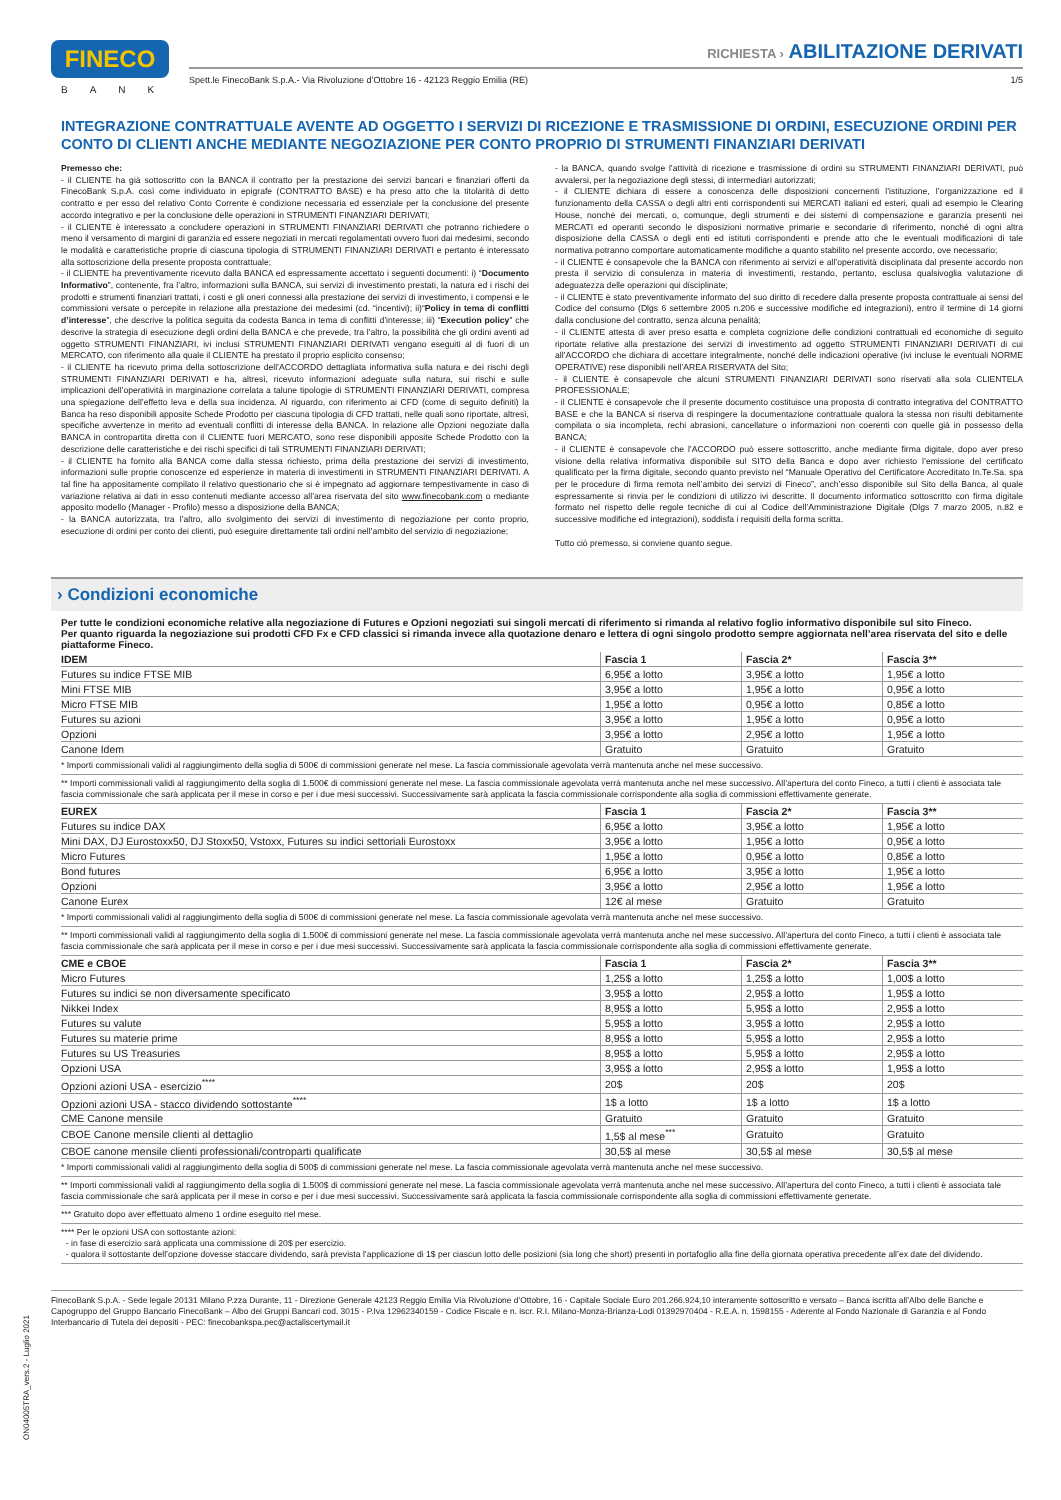FINECO
BANK
RICHIESTA › ABILITAZIONE DERIVATI
Spett.le FinecoBank S.p.A.- Via Rivoluzione d’Ottobre 16 - 42123 Reggio Emilia (RE) 1/5
INTEGRAZIONE CONTRATTUALE AVENTE AD OGGETTO I SERVIZI DI RICEZIONE E TRASMISSIONE DI ORDINI, ESECUZIONE ORDINI PER CONTO DI CLIENTI ANCHE MEDIANTE NEGOZIAZIONE PER CONTO PROPRIO DI STRUMENTI FINANZIARI DERIVATI
Premesso che:
- il CLIENTE ha già sottoscritto con la BANCA il contratto per la prestazione dei servizi bancari e finanziari offerti da FinecoBank S.p.A. così come individuato in epigrafe (CONTRATTO BASE) e ha preso atto che la titolarità di detto contratto e per esso del relativo Conto Corrente è condizione necessaria ed essenziale per la conclusione del presente accordo integrativo e per la conclusione delle operazioni in STRUMENTI FINANZIARI DERIVATI;
- il CLIENTE è interessato a concludere operazioni in STRUMENTI FINANZIARI DERIVATI che potranno richiedere o meno il versamento di margini di garanzia ed essere negoziati in mercati regolamentati ovvero fuori dai medesimi, secondo le modalità e caratteristiche proprie di ciascuna tipologia di STRUMENTI FINANZIARI DERIVATI e pertanto è interessato alla sottoscrizione della presente proposta contrattuale;
- il CLIENTE ha preventivamente ricevuto dalla BANCA ed espressamente accettato i seguenti documenti: i) “Documento Informativo”, contenente, fra l’altro, informazioni sulla BANCA, sui servizi di investimento prestati, la natura ed i rischi dei prodotti e strumenti finanziari trattati, i costi e gli oneri connessi alla prestazione dei servizi di investimento, i compensi e le commissioni versate o percepite in relazione alla prestazione dei medesimi (cd. “incentivi); ii)“Policy in tema di conflitti d’interesse”, che descrive la politica seguita da codesta Banca in tema di conflitti d’interesse; iii) “Execution policy” che descrive la strategia di esecuzione degli ordini della BANCA e che prevede, tra l’altro, la possibilità che gli ordini aventi ad oggetto STRUMENTI FINANZIARI, ivi inclusi STRUMENTI FINANZIARI DERIVATI vengano eseguiti al di fuori di un MERCATO, con riferimento alla quale il CLIENTE ha prestato il proprio esplicito consenso;
- il CLIENTE ha ricevuto prima della sottoscrizione dell’ACCORDO dettagliata informativa sulla natura e dei rischi degli STRUMENTI FINANZIARI DERIVATI e ha, altresì, ricevuto informazioni adeguate sulla natura, sui rischi e sulle implicazioni dell’operatività in marginazione correlata a talune tipologie di STRUMENTI FINANZIARI DERIVATI, compresa una spiegazione dell’effetto leva e della sua incidenza. Al riguardo, con riferimento ai CFD (come di seguito definiti) la Banca ha reso disponibili apposite Schede Prodotto per ciascuna tipologia di CFD trattati, nelle quali sono riportate, altresì, specifiche avvertenze in merito ad eventuali conflitti di interesse della BANCA. In relazione alle Opzioni negoziate dalla BANCA in contropartita diretta con il CLIENTE fuori MERCATO, sono rese disponibili apposite Schede Prodotto con la descrizione delle caratteristiche e dei rischi specifici di tali STRUMENTI FINANZIARI DERIVATI;
- il CLIENTE ha fornito alla BANCA come dalla stessa richiesto, prima della prestazione dei servizi di investimento, informazioni sulle proprie conoscenze ed esperienze in materia di investimenti in STRUMENTI FINANZIARI DERIVATI. A tal fine ha appositamente compilato il relativo questionario che si è impegnato ad aggiornare tempestivamente in caso di variazione relativa ai dati in esso contenuti mediante accesso all’area riservata del sito www.finecobank.com o mediante apposito modello (Manager - Profilo) messo a disposizione della BANCA;
- la BANCA autorizzata, tra l’altro, allo svolgimento dei servizi di investimento di negoziazione per conto proprio, esecuzione di ordini per conto dei clienti, può eseguire direttamente tali ordini nell’ambito del servizio di negoziazione;
- la BANCA, quando svolge l’attività di ricezione e trasmissione di ordini su STRUMENTI FINANZIARI DERIVATI, può avvalersi, per la negoziazione degli stessi, di intermediari autorizzati;
- il CLIENTE dichiara di essere a conoscenza delle disposizioni concernenti l’istituzione, l’organizzazione ed il funzionamento della CASSA o degli altri enti corrispondenti sui MERCATI italiani ed esteri, quali ad esempio le Clearing House, nonché dei mercati, o, comunque, degli strumenti e dei sistemi di compensazione e garanzia presenti nei MERCATI ed operanti secondo le disposizioni normative primarie e secondarie di riferimento, nonché di ogni altra disposizione della CASSA o degli enti ed istituti corrispondenti e prende atto che le eventuali modificazioni di tale normativa potranno comportare automaticamente modifiche a quanto stabilito nel presente accordo, ove necessario;
- il CLIENTE è consapevole che la BANCA con riferimento ai servizi e all’operatività disciplinata dal presente accordo non presta il servizio di consulenza in materia di investimenti, restando, pertanto, esclusa qualsivoglia valutazione di adeguatezza delle operazioni qui disciplinate;
- il CLIENTE è stato preventivamente informato del suo diritto di recedere dalla presente proposta contrattuale ai sensi del Codice del consumo (Dlgs 6 settembre 2005 n.206 e successive modifiche ed integrazioni), entro il termine di 14 giorni dalla conclusione del contratto, senza alcuna penalità;
- il CLIENTE attesta di aver preso esatta e completa cognizione delle condizioni contrattuali ed economiche di seguito riportate relative alla prestazione dei servizi di investimento ad oggetto STRUMENTI FINANZIARI DERIVATI di cui all’ACCORDO che dichiara di accettare integralmente, nonché delle indicazioni operative (ivi incluse le eventuali NORME OPERATIVE) rese disponibili nell’AREA RISERVATA del Sito;
- il CLIENTE è consapevole che alcuni STRUMENTI FINANZIARI DERIVATI sono riservati alla sola CLIENTELA PROFESSIONALE;
- il CLIENTE è consapevole che il presente documento costituisce una proposta di contratto integrativa del CONTRATTO BASE e che la BANCA si riserva di respingere la documentazione contrattuale qualora la stessa non risulti debitamente compilata o sia incompleta, rechi abrasioni, cancellature o informazioni non coerenti con quelle già in possesso della BANCA;
- il CLIENTE è consapevole che l’ACCORDO può essere sottoscritto, anche mediante firma digitale, dopo aver preso visione della relativa informativa disponibile sul SITO della Banca e dopo aver richiesto l’emissione del certificato qualificato per la firma digitale, secondo quanto previsto nel “Manuale Operativo del Certificatore Accreditato In.Te.Sa. spa per le procedure di firma remota nell’ambito dei servizi di Fineco”, anch’esso disponibile sul Sito della Banca, al quale espressamente si rinvia per le condizioni di utilizzo ivi descritte. Il documento informatico sottoscritto con firma digitale formato nel rispetto delle regole tecniche di cui al Codice dell’Amministrazione Digitale (Dlgs 7 marzo 2005, n.82 e successive modifiche ed integrazioni), soddisfa i requisiti della forma scritta.
Tutto ciò premesso, si conviene quanto segue.
› Condizioni economiche
Per tutte le condizioni economiche relative alla negoziazione di Futures e Opzioni negoziati sui singoli mercati di riferimento si rimanda al relativo foglio informativo disponibile sul sito Fineco.
Per quanto riguarda la negoziazione sui prodotti CFD Fx e CFD classici si rimanda invece alla quotazione denaro e lettera di ogni singolo prodotto sempre aggiornata nell’area riservata del sito e delle piattaforme Fineco.
| IDEM | Fascia 1 | Fascia 2* | Fascia 3** |
| --- | --- | --- | --- |
| Futures su indice FTSE MIB | 6,95€ a lotto | 3,95€ a lotto | 1,95€ a lotto |
| Mini FTSE MIB | 3,95€ a lotto | 1,95€ a lotto | 0,95€ a lotto |
| Micro FTSE MIB | 1,95€ a lotto | 0,95€ a lotto | 0,85€ a lotto |
| Futures su azioni | 3,95€ a lotto | 1,95€ a lotto | 0,95€ a lotto |
| Opzioni | 3,95€ a lotto | 2,95€ a lotto | 1,95€ a lotto |
| Canone Idem | Gratuito | Gratuito | Gratuito |
* Importi commissionali validi al raggiungimento della soglia di 500€ di commissioni generate nel mese. La fascia commissionale agevolata verrà mantenuta anche nel mese successivo.
** Importi commissionali validi al raggiungimento della soglia di 1.500€ di commissioni generate nel mese. La fascia commissionale agevolata verrà mantenuta anche nel mese successivo. All’apertura del conto Fineco, a tutti i clienti è associata tale fascia commissionale che sarà applicata per il mese in corso e per i due mesi successivi. Successivamente sarà applicata la fascia commissionale corrispondente alla soglia di commissioni effettivamente generate.
| EUREX | Fascia 1 | Fascia 2* | Fascia 3** |
| --- | --- | --- | --- |
| Futures su indice DAX | 6,95€ a lotto | 3,95€ a lotto | 1,95€ a lotto |
| Mini DAX, DJ Eurostoxx50, DJ Stoxx50, Vstoxx, Futures su indici settoriali Eurostoxx | 3,95€ a lotto | 1,95€ a lotto | 0,95€ a lotto |
| Micro Futures | 1,95€ a lotto | 0,95€ a lotto | 0,85€ a lotto |
| Bond futures | 6,95€ a lotto | 3,95€ a lotto | 1,95€ a lotto |
| Opzioni | 3,95€ a lotto | 2,95€ a lotto | 1,95€ a lotto |
| Canone Eurex | 12€ al mese | Gratuito | Gratuito |
* Importi commissionali validi al raggiungimento della soglia di 500€ di commissioni generate nel mese. La fascia commissionale agevolata verrà mantenuta anche nel mese successivo.
** Importi commissionali validi al raggiungimento della soglia di 1.500€ di commissioni generate nel mese. La fascia commissionale agevolata verrà mantenuta anche nel mese successivo. All’apertura del conto Fineco, a tutti i clienti è associata tale fascia commissionale che sarà applicata per il mese in corso e per i due mesi successivi. Successivamente sarà applicata la fascia commissionale corrispondente alla soglia di commissioni effettivamente generate.
| CME e CBOE | Fascia 1 | Fascia 2* | Fascia 3** |
| --- | --- | --- | --- |
| Micro Futures | 1,25$ a lotto | 1,25$ a lotto | 1,00$ a lotto |
| Futures su indici se non diversamente specificato | 3,95$ a lotto | 2,95$ a lotto | 1,95$ a lotto |
| Nikkei Index | 8,95$ a lotto | 5,95$ a lotto | 2,95$ a lotto |
| Futures su valute | 5,95$ a lotto | 3,95$ a lotto | 2,95$ a lotto |
| Futures su materie prime | 8,95$ a lotto | 5,95$ a lotto | 2,95$ a lotto |
| Futures su US Treasuries | 8,95$ a lotto | 5,95$ a lotto | 2,95$ a lotto |
| Opzioni USA | 3,95$ a lotto | 2,95$ a lotto | 1,95$ a lotto |
| Opzioni azioni USA - esercizio<sup>****</sup> | 20$ | 20$ | 20$ |
| Opzioni azioni USA - stacco dividendo sottostante<sup>****</sup> | 1$ a lotto | 1$ a lotto | 1$ a lotto |
| CME Canone mensile | Gratuito | Gratuito | Gratuito |
| CBOE Canone mensile clienti al dettaglio | 1,5$ al mese<sup>***</sup> | Gratuito | Gratuito |
| CBOE canone mensile clienti professionali/controparti qualificate | 30,5$ al mese | 30,5$ al mese | 30,5$ al mese |
* Importi commissionali validi al raggiungimento della soglia di 500$ di commissioni generate nel mese. La fascia commissionale agevolata verrà mantenuta anche nel mese successivo.
** Importi commissionali validi al raggiungimento della soglia di 1.500$ di commissioni generate nel mese. La fascia commissionale agevolata verrà mantenuta anche nel mese successivo. All’apertura del conto Fineco, a tutti i clienti è associata tale fascia commissionale che sarà applicata per il mese in corso e per i due mesi successivi. Successivamente sarà applicata la fascia commissionale corrispondente alla soglia di commissioni effettivamente generate.
*** Gratuito dopo aver effettuato almeno 1 ordine eseguito nel mese.
**** Per le opzioni USA con sottostante azioni:
- in fase di esercizio sarà applicata una commissione di 20$ per esercizio.
- qualora il sottostante dell’opzione dovesse staccare dividendo, sarà prevista l’applicazione di 1$ per ciascun lotto delle posizioni (sia long che short) presenti in portafoglio alla fine della giornata operativa precedente all’ex date del dividendo.
FinecoBank S.p.A. - Sede legale 20131 Milano P.zza Durante, 11 - Direzione Generale 42123 Reggio Emilia Via Rivoluzione d’Ottobre, 16 - Capitale Sociale Euro 201.266.924,10 interamente sottoscritto e versato – Banca iscritta all’Albo delle Banche e Capogruppo del Gruppo Bancario FinecoBank – Albo dei Gruppi Bancari cod. 3015 - P.Iva 12962340159 - Codice Fiscale e n. iscr. R.I. Milano-Monza-Brianza-Lodi 01392970404 - R.E.A. n. 1598155 - Aderente al Fondo Nazionale di Garanzia e al Fondo Interbancario di Tutela dei depositi - PEC: finecobankspa.pec@actaliscertymail.it
ON04005TRA_vers.2 - Luglio 2021